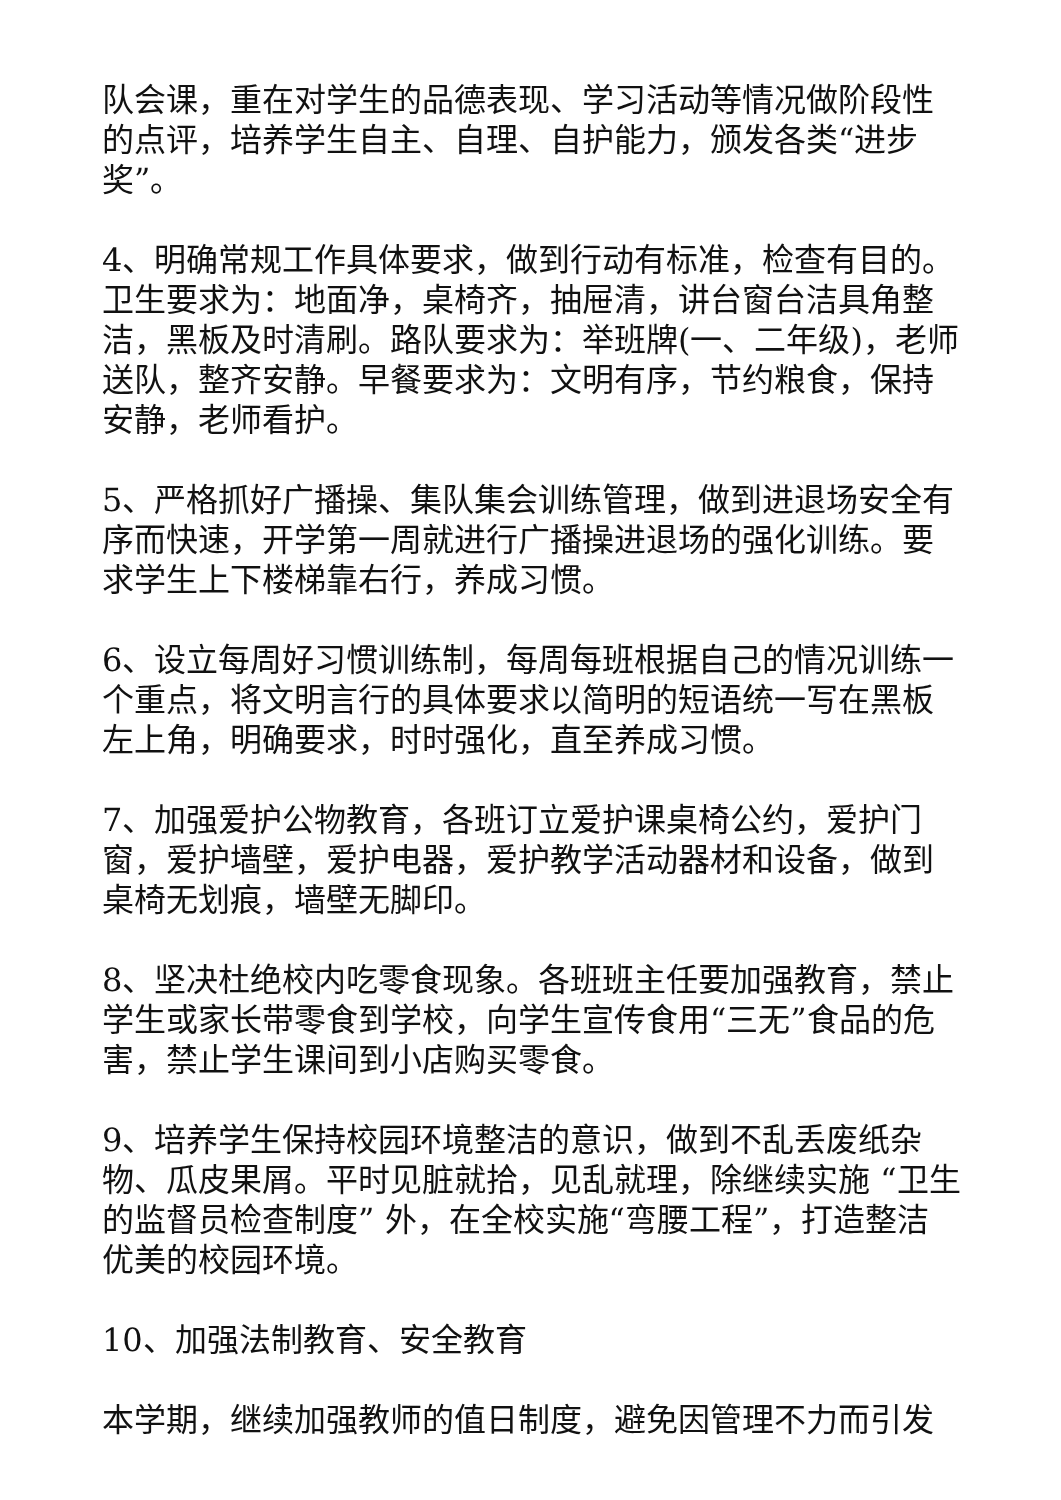队会课，重在对学生的品德表现、学习活动等情况做阶段性的点评，培养学生自主、自理、自护能力，颁发各类“进步奖”。
4、明确常规工作具体要求，做到行动有标准，检查有目的。卫生要求为：地面净，桌椅齐，抽屉清，讲台窗台洁具角整洁，黑板及时清刷。路队要求为：举班牌(一、二年级)，老师送队，整齐安静。早餐要求为：文明有序，节约粮食，保持安静，老师看护。
5、严格抓好广播操、集队集会训练管理，做到进退场安全有序而快速，开学第一周就进行广播操进退场的强化训练。要求学生上下楼梯靠右行，养成习惯。
6、设立每周好习惯训练制，每周每班根据自己的情况训练一个重点，将文明言行的具体要求以简明的短语统一写在黑板左上角，明确要求，时时强化，直至养成习惯。
7、加强爱护公物教育，各班订立爱护课桌椅公约，爱护门窗，爱护墙壁，爱护电器，爱护教学活动器材和设备，做到桌椅无划痕，墙壁无脚印。
8、坚决杜绝校内吃零食现象。各班班主任要加强教育，禁止学生或家长带零食到学校，向学生宣传食用“三无”食品的危害，禁止学生课间到小店购买零食。
9、培养学生保持校园环境整洁的意识，做到不乱丢废纸杂物、瓜皮果屑。平时见脏就拾，见乱就理，除继续实施 “卫生的监督员检查制度” 外，在全校实施“弯腰工程”，打造整洁优美的校园环境。
10、加强法制教育、安全教育
本学期，继续加强教师的值日制度，避免因管理不力而引发